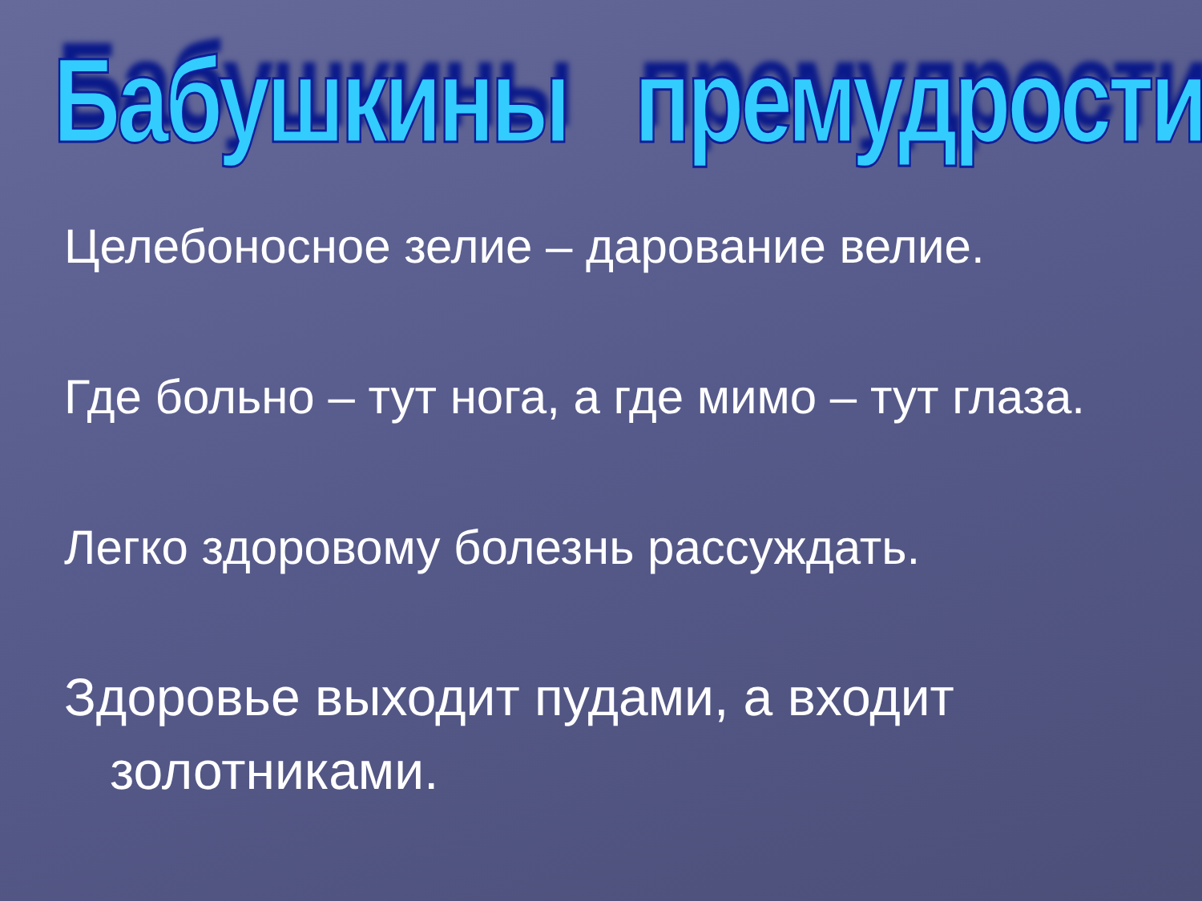Бабушкины премудрости
Целебоносное зелие – дарование велие.
Где больно – тут нога, а где мимо – тут глаза.
Легко здоровому болезнь рассуждать.
Здоровье выходит пудами, а входит золотниками.